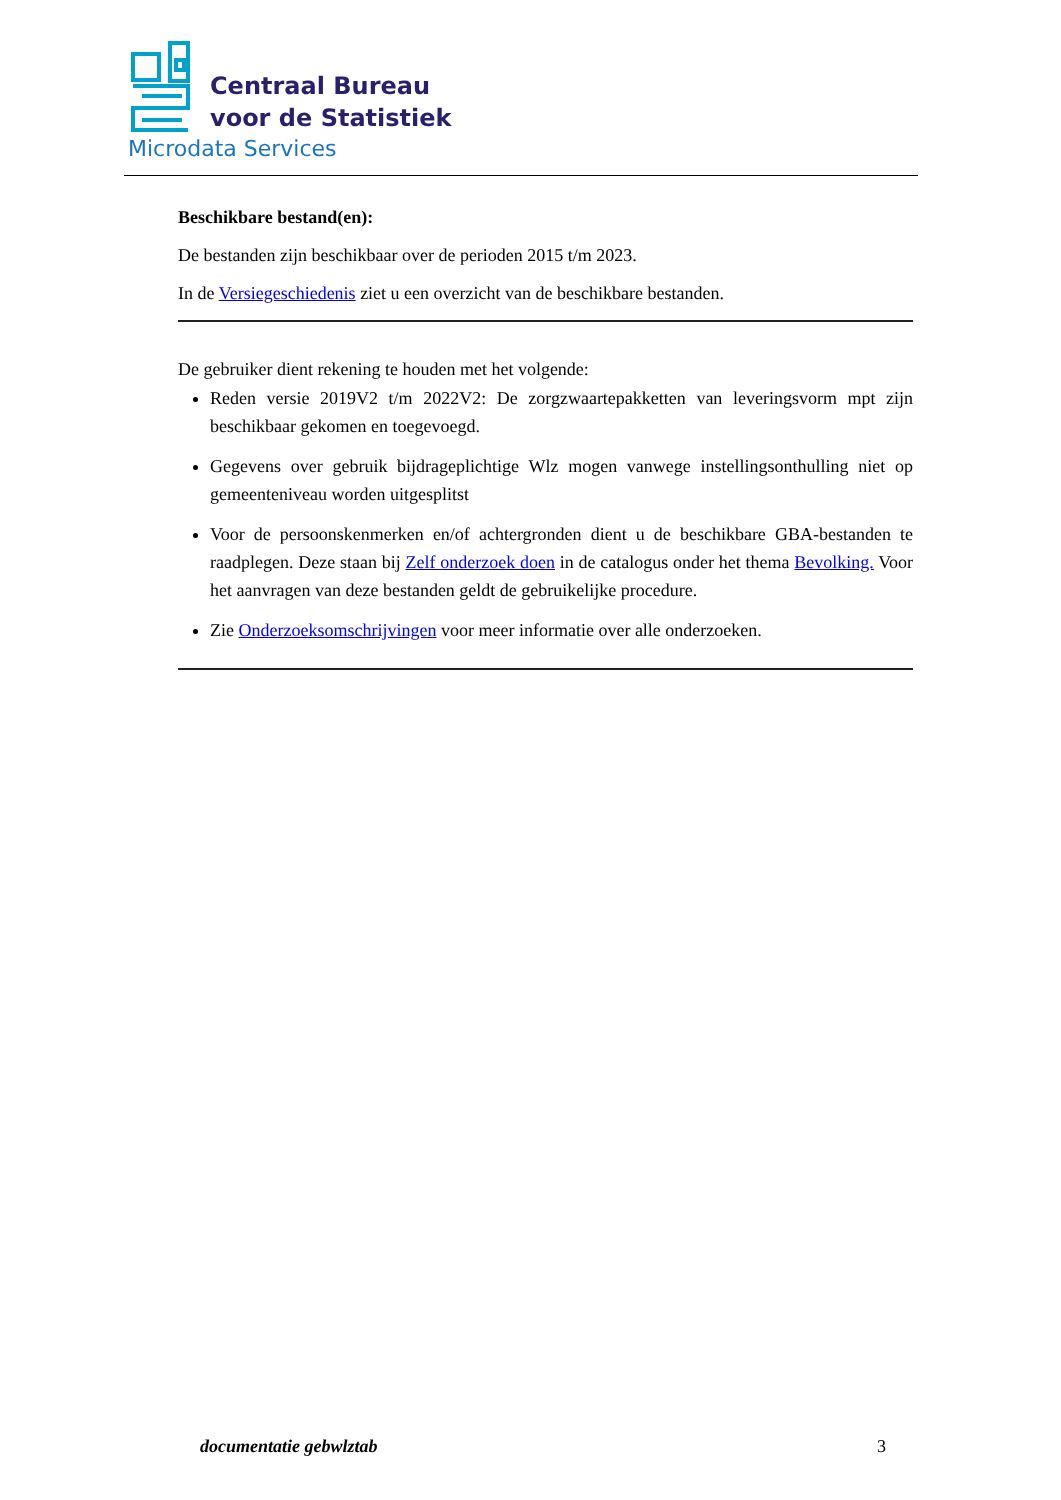Centraal Bureau
voor de Statistiek
Microdata Services
Beschikbare bestand(en):
De bestanden zijn beschikbaar over de perioden 2015 t/m 2023.
In de Versiegeschiedenis ziet u een overzicht van de beschikbare bestanden.
De gebruiker dient rekening te houden met het volgende:
Reden versie 2019V2 t/m 2022V2: De zorgzwaartepakketten van leveringsvorm mpt zijn beschikbaar gekomen en toegevoegd.
Gegevens over gebruik bijdrageplichtige Wlz mogen vanwege instellingsonthulling niet op gemeenteniveau worden uitgesplitst
Voor de persoonskenmerken en/of achtergronden dient u de beschikbare GBA-bestanden te raadplegen. Deze staan bij Zelf onderzoek doen in de catalogus onder het thema Bevolking. Voor het aanvragen van deze bestanden geldt de gebruikelijke procedure.
Zie Onderzoeksomschrijvingen voor meer informatie over alle onderzoeken.
documentatie gebwlztab 3